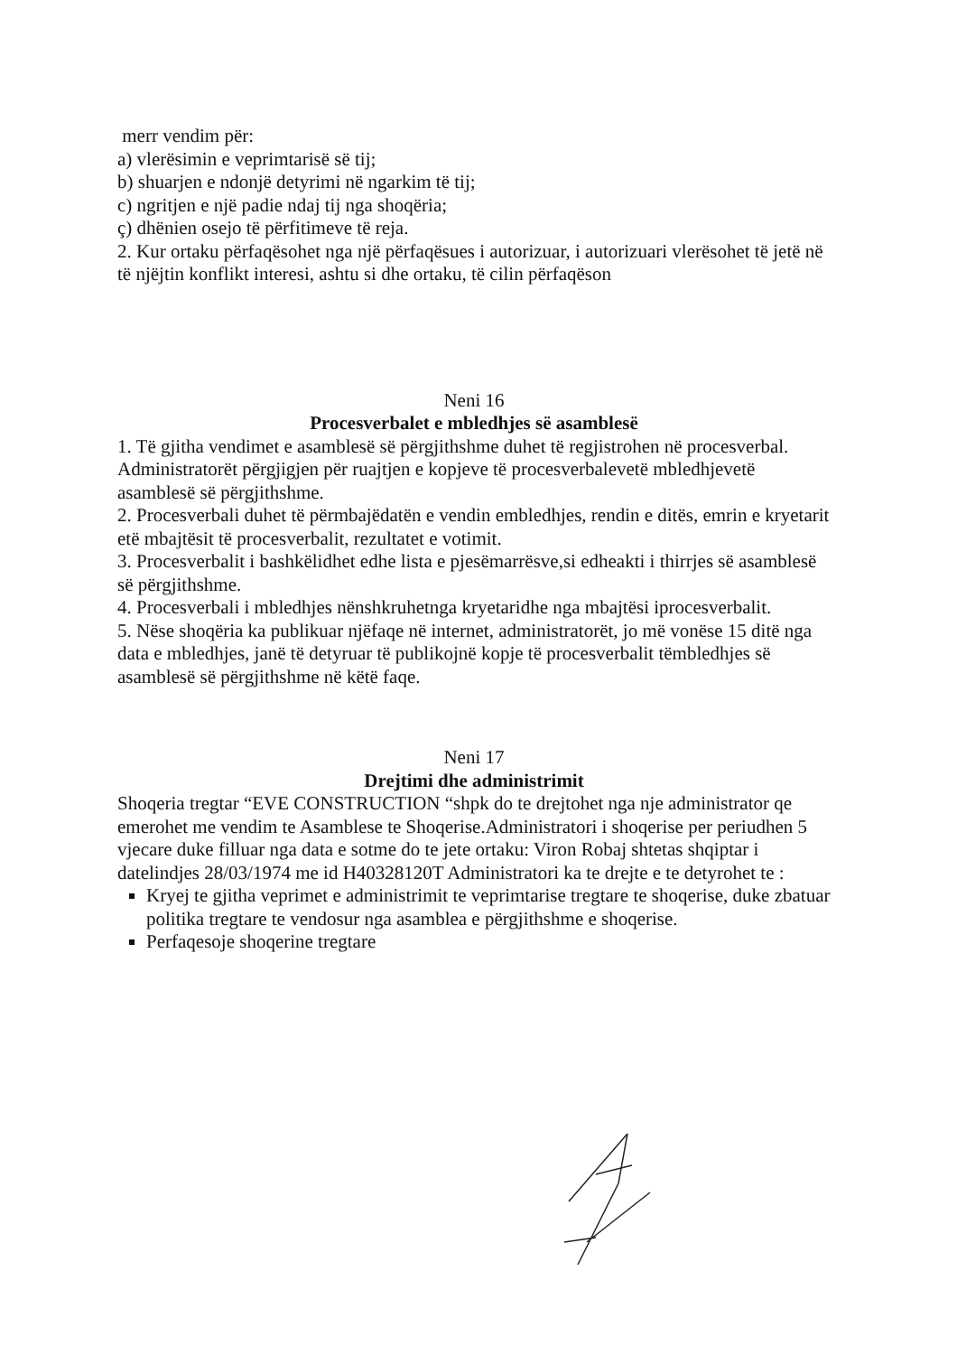merr vendim për:
a) vlerësimin e veprimtarisë së tij;
b) shuarjen e ndonjë detyrimi në ngarkim të tij;
c) ngritjen e një padie ndaj tij nga shoqëria;
ç) dhënien osejo të përfitimeve të reja.
2. Kur ortaku përfaqësohet nga një përfaqësues i autorizuar, i autorizuari vlerësohet të jetë në të njëjtin konflikt interesi, ashtu si dhe ortaku, të cilin përfaqëson
Neni 16
Procesverbalet e mbledhjes së asamblesë
1. Të gjitha vendimet e asamblesë së përgjithshme duhet të regjistrohen në procesverbal. Administratorët përgjigjen për ruajtjen e kopjeve të procesverbalevetë mbledhjevetë asamblesë së përgjithshme.
2. Procesverbali duhet të përmbajëdatën e vendin embledhjes, rendin e ditës, emrin e kryetarit etë mbajtësit të procesverbalit, rezultatet e votimit.
3. Procesverbalit i bashkëlidhet edhe lista e pjesëmarrësve,si edheakti i thirrjes së asamblesë së përgjithshme.
4. Procesverbali i mbledhjes nënshkruhetnga kryetaridhe nga mbajtësi iprocesverbalit.
5. Nëse shoqëria ka publikuar njëfaqe në internet, administratorët, jo më vonëse 15 ditë nga data e mbledhjes, janë të detyruar të publikojnë kopje të procesverbalit tëmbledhjes së asamblesë së përgjithshme në këtë faqe.
Neni 17
Drejtimi dhe administrimit
Shoqeria tregtar “EVE CONSTRUCTION “shpk do te drejtohet nga nje administrator qe emerohet me vendim te Asamblese te Shoqerise.Administratori i shoqerise per periudhen 5 vjecare duke filluar nga data e sotme do te jete ortaku: Viron Robaj shtetas shqiptar i datelindjes 28/03/1974 me id H40328120T Administratori ka te drejte e te detyrohet te :
Kryej te gjitha veprimet e administrimit te veprimtarise tregtare te shoqerise, duke zbatuar politika tregtare te vendosur nga asamblea e përgjithshme e shoqerise.
Perfaqesoje shoqerine tregtare